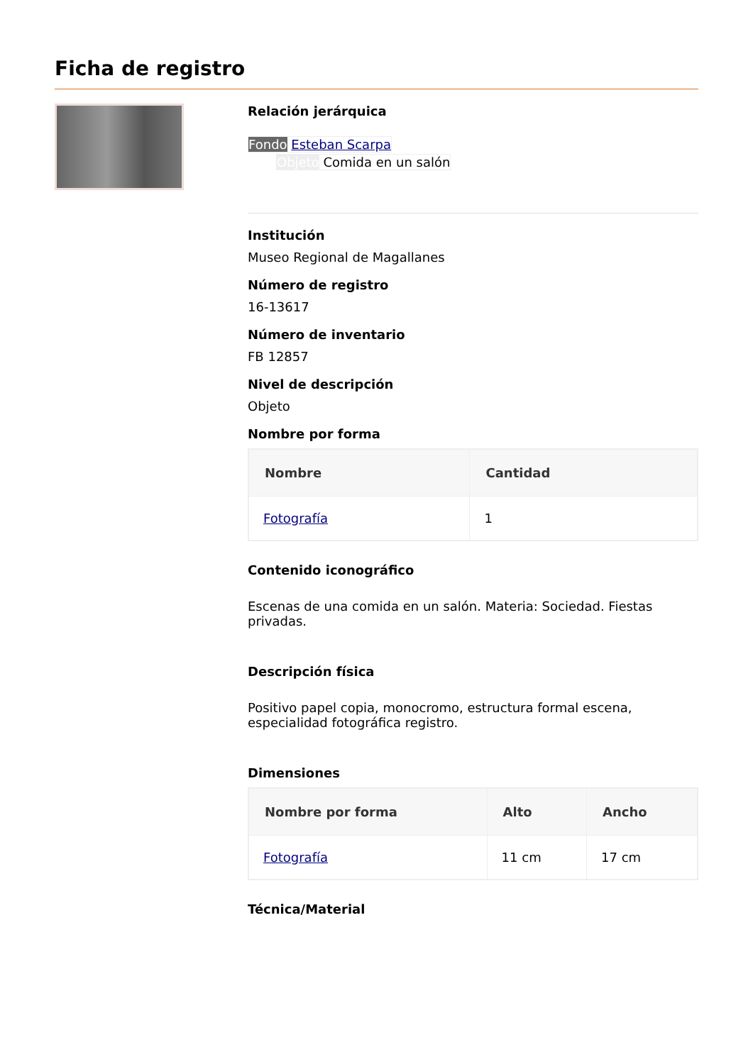Ficha de registro
Relación jerárquica
Fondo Esteban Scarpa
Objeto Comida en un salón
Institución
Museo Regional de Magallanes
Número de registro
16-13617
Número de inventario
FB 12857
Nivel de descripción
Objeto
Nombre por forma
| Nombre | Cantidad |
| --- | --- |
| Fotografía | 1 |
Contenido iconográfico
Escenas de una comida en un salón. Materia: Sociedad. Fiestas privadas.
Descripción física
Positivo papel copia, monocromo, estructura formal escena, especialidad fotográfica registro.
Dimensiones
| Nombre por forma | Alto | Ancho |
| --- | --- | --- |
| Fotografía | 11 cm | 17 cm |
Técnica/Material